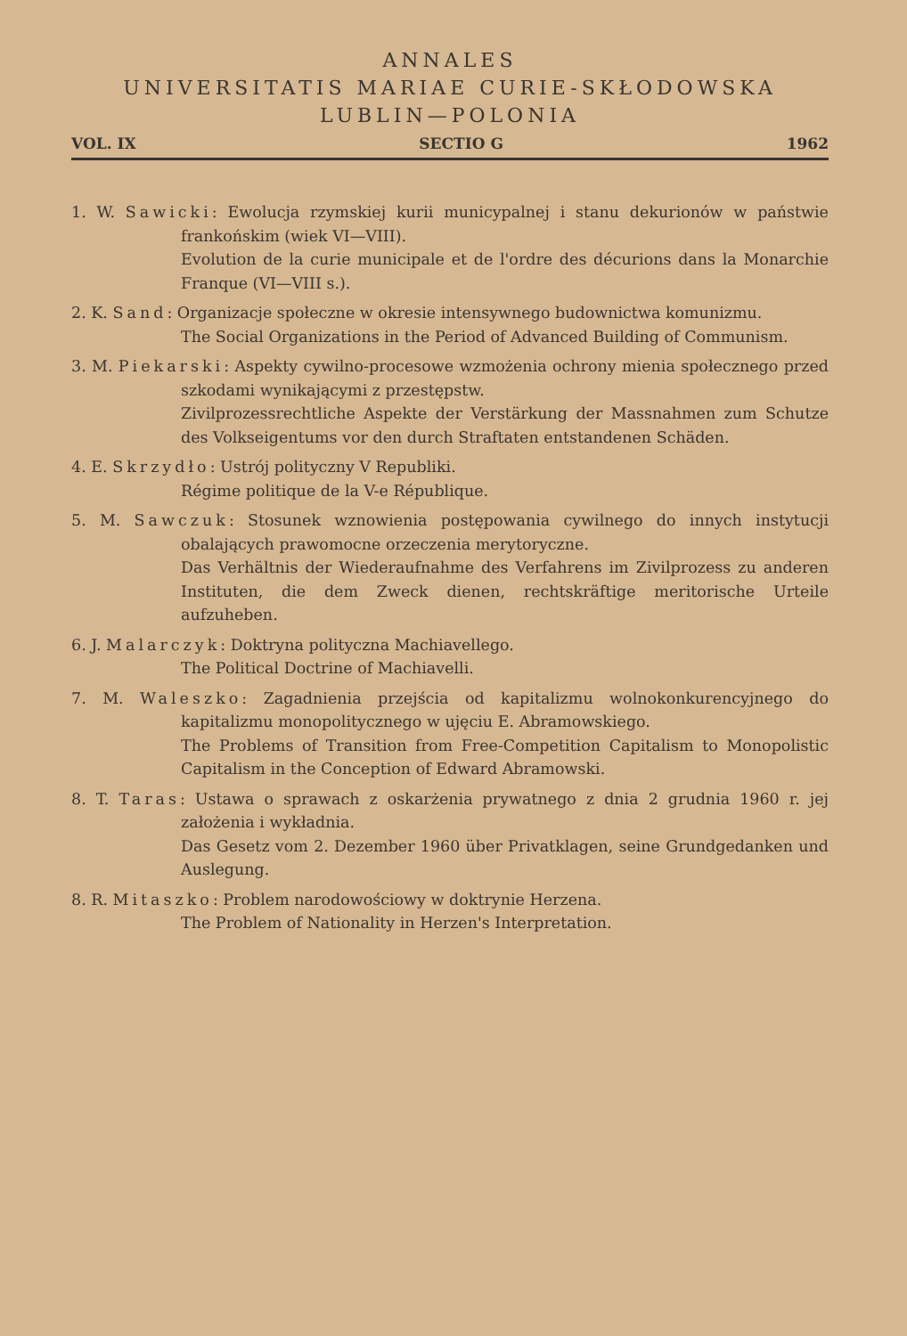ANNALES
UNIVERSITATIS MARIAE CURIE-SKŁODOWSKA
LUBLIN—POLONIA
VOL. IX SECTIO G 1962
1. W. Sawicki: Ewolucja rzymskiej kurii municypalnej i stanu dekurionów w państwie frankońskim (wiek VI—VIII).
Evolution de la curie municipale et de l'ordre des décurions dans la Monarchie Franque (VI—VIII s.).
2. K. Sand: Organizacje społeczne w okresie intensywnego budownictwa komunizmu.
The Social Organizations in the Period of Advanced Building of Communism.
3. M. Piekarski: Aspekty cywilno-procesowe wzmożenia ochrony mienia społecznego przed szkodami wynikającymi z przestępstw.
Zivilprozessrechtliche Aspekte der Verstärkung der Massnahmen zum Schutze des Volkseigentums vor den durch Straftaten entstandenen Schäden.
4. E. Skrzydło: Ustrój polityczny V Republiki.
Régime politique de la V-e République.
5. M. Sawczuk: Stosunek wznowienia postępowania cywilnego do innych instytucji obalających prawomocne orzeczenia merytoryczne.
Das Verhältnis der Wiederaufnahme des Verfahrens im Zivilprozess zu anderen Instituten, die dem Zweck dienen, rechtskräftige meritorische Urteile aufzuheben.
6. J. Malarczyk: Doktryna polityczna Machiavellego.
The Political Doctrine of Machiavelli.
7. M. Waleszko: Zagadnienia przejścia od kapitalizmu wolnokonkurencyjnego do kapitalizmu monopolitycznego w ujęciu E. Abramowskiego.
The Problems of Transition from Free-Competition Capitalism to Monopolistic Capitalism in the Conception of Edward Abramowski.
8. T. Taras: Ustawa o sprawach z oskarżenia prywatnego z dnia 2 grudnia 1960 r. jej założenia i wykładnia.
Das Gesetz vom 2. Dezember 1960 über Privatklagen, seine Grundgedanken und Auslegung.
8. R. Mitaszko: Problem narodowościowy w doktrynie Herzena.
The Problem of Nationality in Herzen's Interpretation.